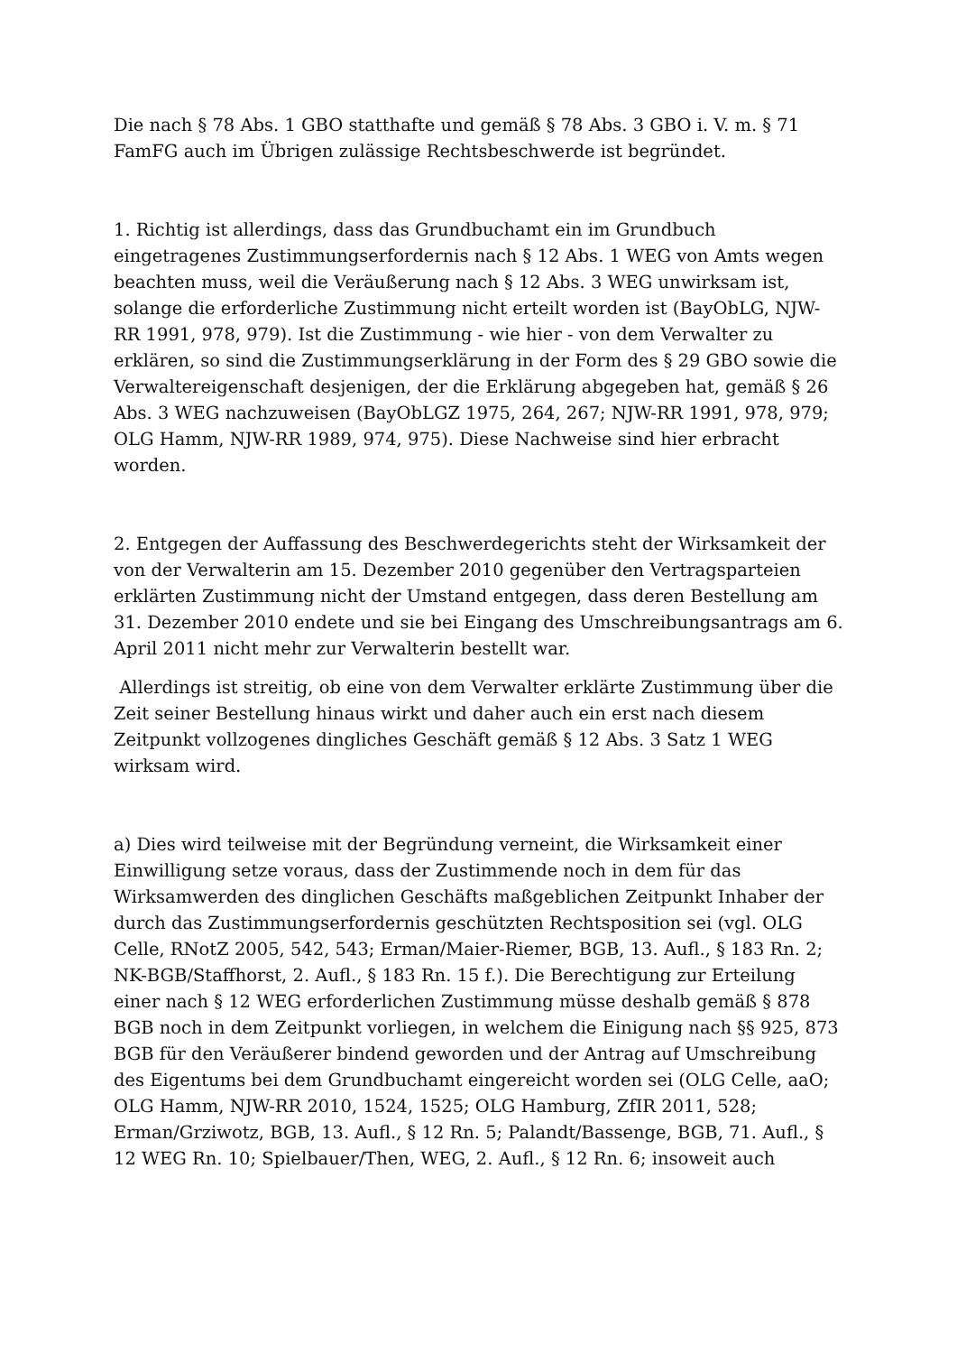Die nach § 78 Abs. 1 GBO statthafte und gemäß § 78 Abs. 3 GBO i. V. m. § 71 FamFG auch im Übrigen zulässige Rechtsbeschwerde ist begründet.
1. Richtig ist allerdings, dass das Grundbuchamt ein im Grundbuch eingetragenes Zustimmungserfordernis nach § 12 Abs. 1 WEG von Amts wegen beachten muss, weil die Veräußerung nach § 12 Abs. 3 WEG unwirksam ist, solange die erforderliche Zustimmung nicht erteilt worden ist (BayObLG, NJW-RR 1991, 978, 979). Ist die Zustimmung - wie hier - von dem Verwalter zu erklären, so sind die Zustimmungserklärung in der Form des § 29 GBO sowie die Verwaltereigenschaft desjenigen, der die Erklärung abgegeben hat, gemäß § 26 Abs. 3 WEG nachzuweisen (BayObLGZ 1975, 264, 267; NJW-RR 1991, 978, 979; OLG Hamm, NJW-RR 1989, 974, 975). Diese Nachweise sind hier erbracht worden.
2. Entgegen der Auffassung des Beschwerdegerichts steht der Wirksamkeit der von der Verwalterin am 15. Dezember 2010 gegenüber den Vertragsparteien erklärten Zustimmung nicht der Umstand entgegen, dass deren Bestellung am 31. Dezember 2010 endete und sie bei Eingang des Umschreibungsantrags am 6. April 2011 nicht mehr zur Verwalterin bestellt war.
Allerdings ist streitig, ob eine von dem Verwalter erklärte Zustimmung über die Zeit seiner Bestellung hinaus wirkt und daher auch ein erst nach diesem Zeitpunkt vollzogenes dingliches Geschäft gemäß § 12 Abs. 3 Satz 1 WEG wirksam wird.
a) Dies wird teilweise mit der Begründung verneint, die Wirksamkeit einer Einwilligung setze voraus, dass der Zustimmende noch in dem für das Wirksamwerden des dinglichen Geschäfts maßgeblichen Zeitpunkt Inhaber der durch das Zustimmungserfordernis geschützten Rechtsposition sei (vgl. OLG Celle, RNotZ 2005, 542, 543; Erman/Maier-Riemer, BGB, 13. Aufl., § 183 Rn. 2; NK-BGB/Staffhorst, 2. Aufl., § 183 Rn. 15 f.). Die Berechtigung zur Erteilung einer nach § 12 WEG erforderlichen Zustimmung müsse deshalb gemäß § 878 BGB noch in dem Zeitpunkt vorliegen, in welchem die Einigung nach §§ 925, 873 BGB für den Veräußerer bindend geworden und der Antrag auf Umschreibung des Eigentums bei dem Grundbuchamt eingereicht worden sei (OLG Celle, aaO; OLG Hamm, NJW-RR 2010, 1524, 1525; OLG Hamburg, ZfIR 2011, 528; Erman/Grziwotz, BGB, 13. Aufl., § 12 Rn. 5; Palandt/Bassenge, BGB, 71. Aufl., § 12 WEG Rn. 10; Spielbauer/Then, WEG, 2. Aufl., § 12 Rn. 6; insoweit auch